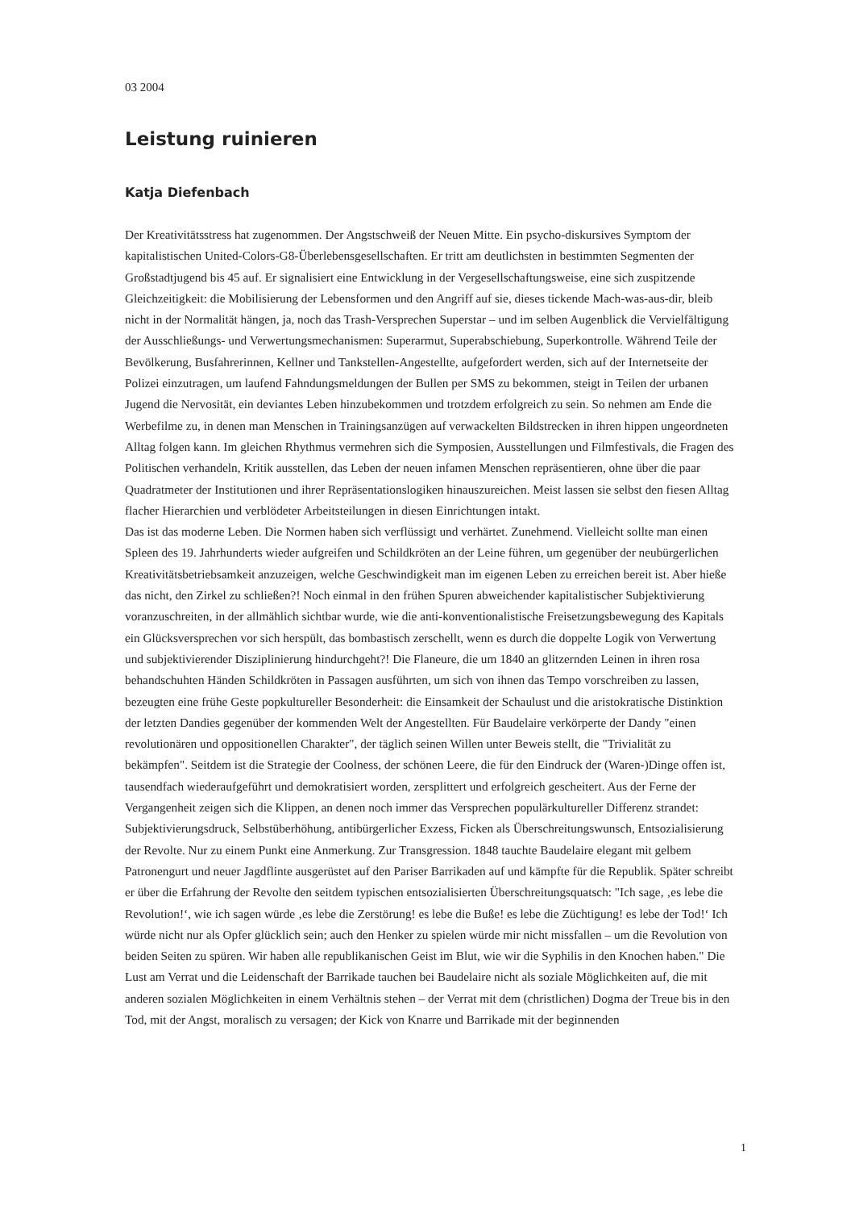03 2004
Leistung ruinieren
Katja Diefenbach
Der Kreativitätsstress hat zugenommen. Der Angstschweiß der Neuen Mitte. Ein psycho-diskursives Symptom der kapitalistischen United-Colors-G8-Überlebensgesellschaften. Er tritt am deutlichsten in bestimmten Segmenten der Großstadtjugend bis 45 auf. Er signalisiert eine Entwicklung in der Vergesellschaftungsweise, eine sich zuspitzende Gleichzeitigkeit: die Mobilisierung der Lebensformen und den Angriff auf sie, dieses tickende Mach-was-aus-dir, bleib nicht in der Normalität hängen, ja, noch das Trash-Versprechen Superstar – und im selben Augenblick die Vervielfältigung der Ausschließungs- und Verwertungsmechanismen: Superarmut, Superabschiebung, Superkontrolle. Während Teile der Bevölkerung, Busfahrerinnen, Kellner und Tankstellen-Angestellte, aufgefordert werden, sich auf der Internetseite der Polizei einzutragen, um laufend Fahndungsmeldungen der Bullen per SMS zu bekommen, steigt in Teilen der urbanen Jugend die Nervosität, ein deviantes Leben hinzubekommen und trotzdem erfolgreich zu sein. So nehmen am Ende die Werbefilme zu, in denen man Menschen in Trainingsanzügen auf verwackelten Bildstrecken in ihren hippen ungeordneten Alltag folgen kann. Im gleichen Rhythmus vermehren sich die Symposien, Ausstellungen und Filmfestivals, die Fragen des Politischen verhandeln, Kritik ausstellen, das Leben der neuen infamen Menschen repräsentieren, ohne über die paar Quadratmeter der Institutionen und ihrer Repräsentationslogiken hinauszureichen. Meist lassen sie selbst den fiesen Alltag flacher Hierarchien und verblödeter Arbeitsteilungen in diesen Einrichtungen intakt.
Das ist das moderne Leben. Die Normen haben sich verflüssigt und verhärtet. Zunehmend. Vielleicht sollte man einen Spleen des 19. Jahrhunderts wieder aufgreifen und Schildkröten an der Leine führen, um gegenüber der neubürgerlichen Kreativitätsbetriebsamkeit anzuzeigen, welche Geschwindigkeit man im eigenen Leben zu erreichen bereit ist. Aber hieße das nicht, den Zirkel zu schließen?! Noch einmal in den frühen Spuren abweichender kapitalistischer Subjektivierung voranzuschreiten, in der allmählich sichtbar wurde, wie die anti-konventionalistische Freisetzungsbewegung des Kapitals ein Glücksversprechen vor sich herspült, das bombastisch zerschellt, wenn es durch die doppelte Logik von Verwertung und subjektivierender Disziplinierung hindurchgeht?! Die Flaneure, die um 1840 an glitzernden Leinen in ihren rosa behandschuhten Händen Schildkröten in Passagen ausführten, um sich von ihnen das Tempo vorschreiben zu lassen, bezeugten eine frühe Geste popkultureller Besonderheit: die Einsamkeit der Schaulust und die aristokratische Distinktion der letzten Dandies gegenüber der kommenden Welt der Angestellten. Für Baudelaire verkörperte der Dandy "einen revolutionären und oppositionellen Charakter", der täglich seinen Willen unter Beweis stellt, die "Trivialität zu bekämpfen". Seitdem ist die Strategie der Coolness, der schönen Leere, die für den Eindruck der (Waren-)Dinge offen ist, tausendfach wiederaufgeführt und demokratisiert worden, zersplittert und erfolgreich gescheitert. Aus der Ferne der Vergangenheit zeigen sich die Klippen, an denen noch immer das Versprechen populärkultureller Differenz strandet: Subjektivierungsdruck, Selbstüberhöhung, antibürgerlicher Exzess, Ficken als Überschreitungswunsch, Entsozialisierung der Revolte. Nur zu einem Punkt eine Anmerkung. Zur Transgression. 1848 tauchte Baudelaire elegant mit gelbem Patronengurt und neuer Jagdflinte ausgerüstet auf den Pariser Barrikaden auf und kämpfte für die Republik. Später schreibt er über die Erfahrung der Revolte den seitdem typischen entsozialisierten Überschreitungsquatsch: "Ich sage, ‚es lebe die Revolution!‘, wie ich sagen würde ‚es lebe die Zerstörung! es lebe die Buße! es lebe die Züchtigung! es lebe der Tod!‘ Ich würde nicht nur als Opfer glücklich sein; auch den Henker zu spielen würde mir nicht missfallen – um die Revolution von beiden Seiten zu spüren. Wir haben alle republikanischen Geist im Blut, wie wir die Syphilis in den Knochen haben." Die Lust am Verrat und die Leidenschaft der Barrikade tauchen bei Baudelaire nicht als soziale Möglichkeiten auf, die mit anderen sozialen Möglichkeiten in einem Verhältnis stehen – der Verrat mit dem (christlichen) Dogma der Treue bis in den Tod, mit der Angst, moralisch zu versagen; der Kick von Knarre und Barrikade mit der beginnenden
1